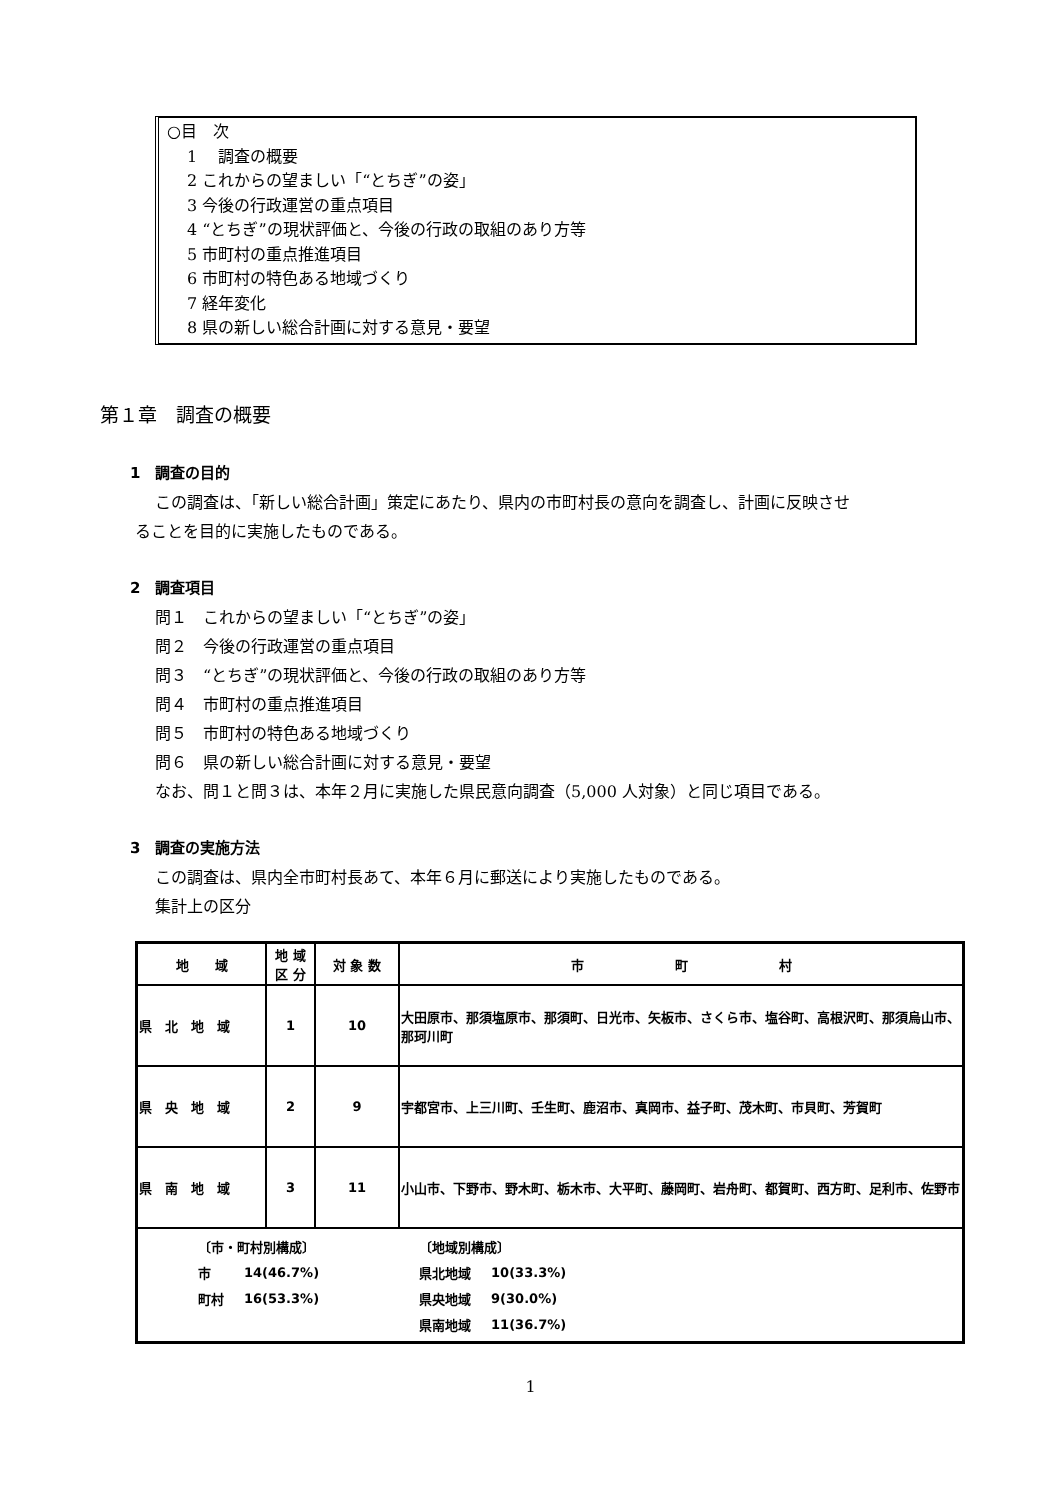○目　次
1　 調査の概要
2 これからの望ましい「“とちぎ”の姿」
3 今後の行政運営の重点項目
4 “とちぎ”の現状評価と、今後の行政の取組のあり方等
5 市町村の重点推進項目
6 市町村の特色ある地域づくり
7 経年変化
8 県の新しい総合計画に対する意見・要望
第１章　調査の概要
1　調査の目的
この調査は、「新しい総合計画」策定にあたり、県内の市町村長の意向を調査し、計画に反映させ
ることを目的に実施したものである。
2　調査項目
問１　これからの望ましい「“とちぎ”の姿」
問２　今後の行政運営の重点項目
問３　“とちぎ”の現状評価と、今後の行政の取組のあり方等
問４　市町村の重点推進項目
問５　市町村の特色ある地域づくり
問６　県の新しい総合計画に対する意見・要望
なお、問１と問３は、本年２月に実施した県民意向調査（5,000 人対象）と同じ項目である。
3　調査の実施方法
この調査は、県内全市町村長あて、本年６月に郵送により実施したものである。
集計上の区分
| 地 域 | 地 域 区 分 | 対 象 数 | 市 町 村 |
| --- | --- | --- | --- |
| 県 北 地 域 | 1 | 10 | 大田原市、那須塩原市、那須町、日光市、矢板市、さくら市、塩谷町、高根沢町、那須烏山市、那珂川町 |
| 県 央 地 域 | 2 | 9 | 宇都宮市、上三川町、壬生町、鹿沼市、真岡市、益子町、茂木町、市貝町、芳賀町 |
| 県 南 地 域 | 3 | 11 | 小山市、下野市、野木町、栃木市、大平町、藤岡町、岩舟町、都賀町、西方町、足利市、佐野市 |
| / 〔市・町村別構成〕 / / 〔地域別構成〕 / / / 市 / 14(46.7%) / 県北地域 / 10(33.3%) / / 町村 / 16(53.3%) / 県央地域 / 9(30.0%) / / / / 県南地域 / 11(36.7%) / | | | |
1